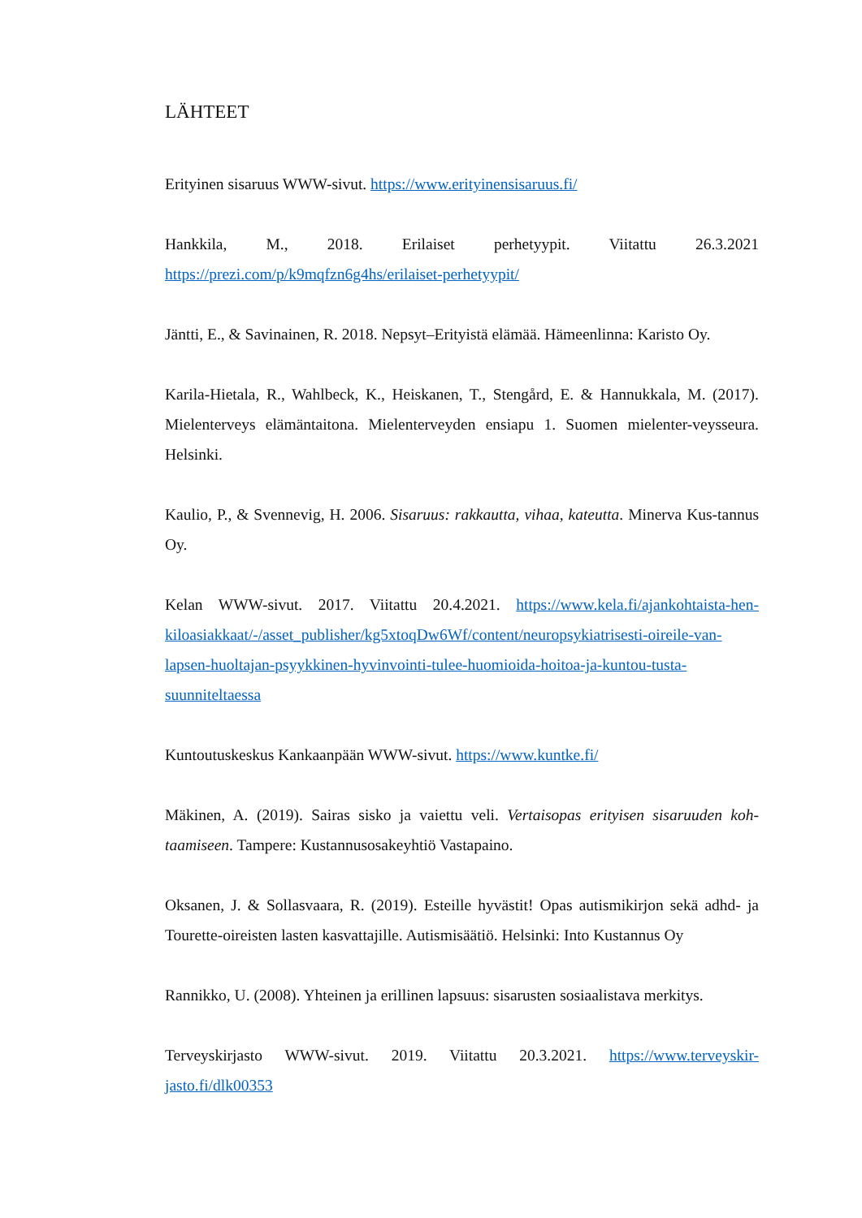LÄHTEET
Erityinen sisaruus WWW-sivut. https://www.erityinensisaruus.fi/
Hankkila, M., 2018. Erilaiset perhetyypit. Viitattu 26.3.2021 https://prezi.com/p/k9mqfzn6g4hs/erilaiset-perhetyypit/
Jäntti, E., & Savinainen, R. 2018. Nepsyt–Erityistä elämää. Hämeenlinna: Karisto Oy.
Karila-Hietala, R., Wahlbeck, K., Heiskanen, T., Stengård, E. & Hannukkala, M. (2017). Mielenterveys elämäntaitona. Mielenterveyden ensiapu 1. Suomen mielenter-veysseura. Helsinki.
Kaulio, P., & Svennevig, H. 2006. Sisaruus: rakkautta, vihaa, kateutta. Minerva Kus-tannus Oy.
Kelan WWW-sivut. 2017. Viitattu 20.4.2021. https://www.kela.fi/ajankohtaista-hen-kiloasiakkaat/-/asset_publisher/kg5xtoqDw6Wf/content/neuropsykiatrisesti-oireile-van-lapsen-huoltajan-psyykkinen-hyvinvointi-tulee-huomioida-hoitoa-ja-kuntou-tusta-suunniteltaessa
Kuntoutuskeskus Kankaanpään WWW-sivut. https://www.kuntke.fi/
Mäkinen, A. (2019). Sairas sisko ja vaiettu veli. Vertaisopas erityisen sisaruuden koh-taamiseen. Tampere: Kustannusosakeyhtiö Vastapaino.
Oksanen, J. & Sollasvaara, R. (2019). Esteille hyvästit! Opas autismikirjon sekä adhd- ja Tourette-oireisten lasten kasvattajille. Autismisäätiö. Helsinki: Into Kustannus Oy
Rannikko, U. (2008). Yhteinen ja erillinen lapsuus: sisarusten sosiaalistava merkitys.
Terveyskirjasto WWW-sivut. 2019. Viitattu 20.3.2021. https://www.terveyskir-jasto.fi/dlk00353